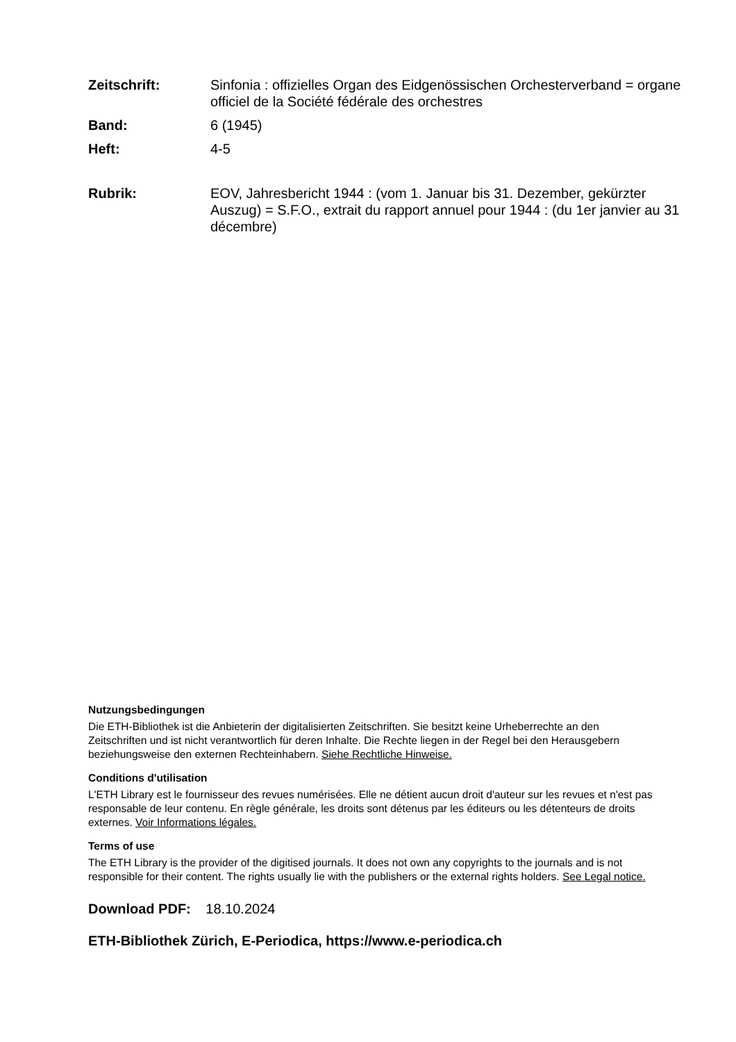Zeitschrift: Sinfonia : offizielles Organ des Eidgenössischen Orchesterverband = organe officiel de la Société fédérale des orchestres
Band: 6 (1945)
Heft: 4-5
Rubrik: EOV, Jahresbericht 1944 : (vom 1. Januar bis 31. Dezember, gekürzter Auszug) = S.F.O., extrait du rapport annuel pour 1944 : (du 1er janvier au 31 décembre)
Nutzungsbedingungen
Die ETH-Bibliothek ist die Anbieterin der digitalisierten Zeitschriften. Sie besitzt keine Urheberrechte an den Zeitschriften und ist nicht verantwortlich für deren Inhalte. Die Rechte liegen in der Regel bei den Herausgebern beziehungsweise den externen Rechteinhabern. Siehe Rechtliche Hinweise.
Conditions d'utilisation
L'ETH Library est le fournisseur des revues numérisées. Elle ne détient aucun droit d'auteur sur les revues et n'est pas responsable de leur contenu. En règle générale, les droits sont détenus par les éditeurs ou les détenteurs de droits externes. Voir Informations légales.
Terms of use
The ETH Library is the provider of the digitised journals. It does not own any copyrights to the journals and is not responsible for their content. The rights usually lie with the publishers or the external rights holders. See Legal notice.
Download PDF: 18.10.2024
ETH-Bibliothek Zürich, E-Periodica, https://www.e-periodica.ch